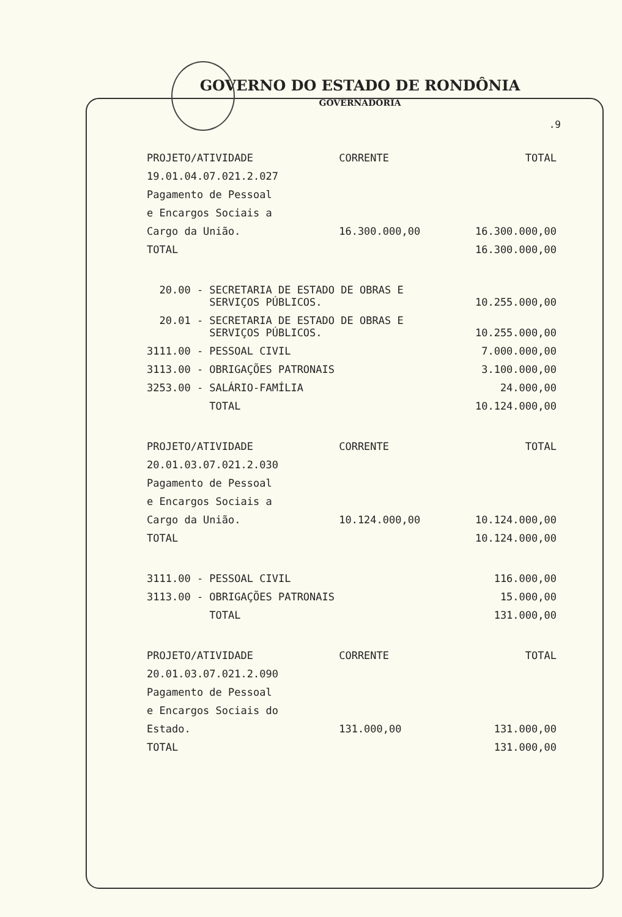GOVERNO DO ESTADO DE RONDÔNIA
GOVERNADORIA
.9
| PROJETO/ATIVIDADE | CORRENTE | TOTAL |
| --- | --- | --- |
| 19.01.04.07.021.2.027 | | |
| Pagamento de Pessoal | | |
| e Encargos Sociais a | | |
| Cargo da União. | 16.300.000,00 | 16.300.000,00 |
| TOTAL | | 16.300.000,00 |
| 20.00 - SECRETARIA DE ESTADO DE OBRAS E SERVIÇOS PÚBLICOS. | | 10.255.000,00 |
| 20.01 - SECRETARIA DE ESTADO DE OBRAS E SERVIÇOS PÚBLICOS. | | 10.255.000,00 |
| 3111.00 - PESSOAL CIVIL | | 7.000.000,00 |
| 3113.00 - OBRIGAÇÕES PATRONAIS | | 3.100.000,00 |
| 3253.00 - SALÁRIO-FAMÍLIA | | 24.000,00 |
| TOTAL | | 10.124.000,00 |
| PROJETO/ATIVIDADE | CORRENTE | TOTAL |
| 20.01.03.07.021.2.030 | | |
| Pagamento de Pessoal | | |
| e Encargos Sociais a | | |
| Cargo da União. | 10.124.000,00 | 10.124.000,00 |
| TOTAL | | 10.124.000,00 |
| 3111.00 - PESSOAL CIVIL | | 116.000,00 |
| 3113.00 - OBRIGAÇÕES PATRONAIS | | 15.000,00 |
| TOTAL | | 131.000,00 |
| PROJETO/ATIVIDADE | CORRENTE | TOTAL |
| 20.01.03.07.021.2.090 | | |
| Pagamento de Pessoal | | |
| e Encargos Sociais do | | |
| Estado. | 131.000,00 | 131.000,00 |
| TOTAL | | 131.000,00 |